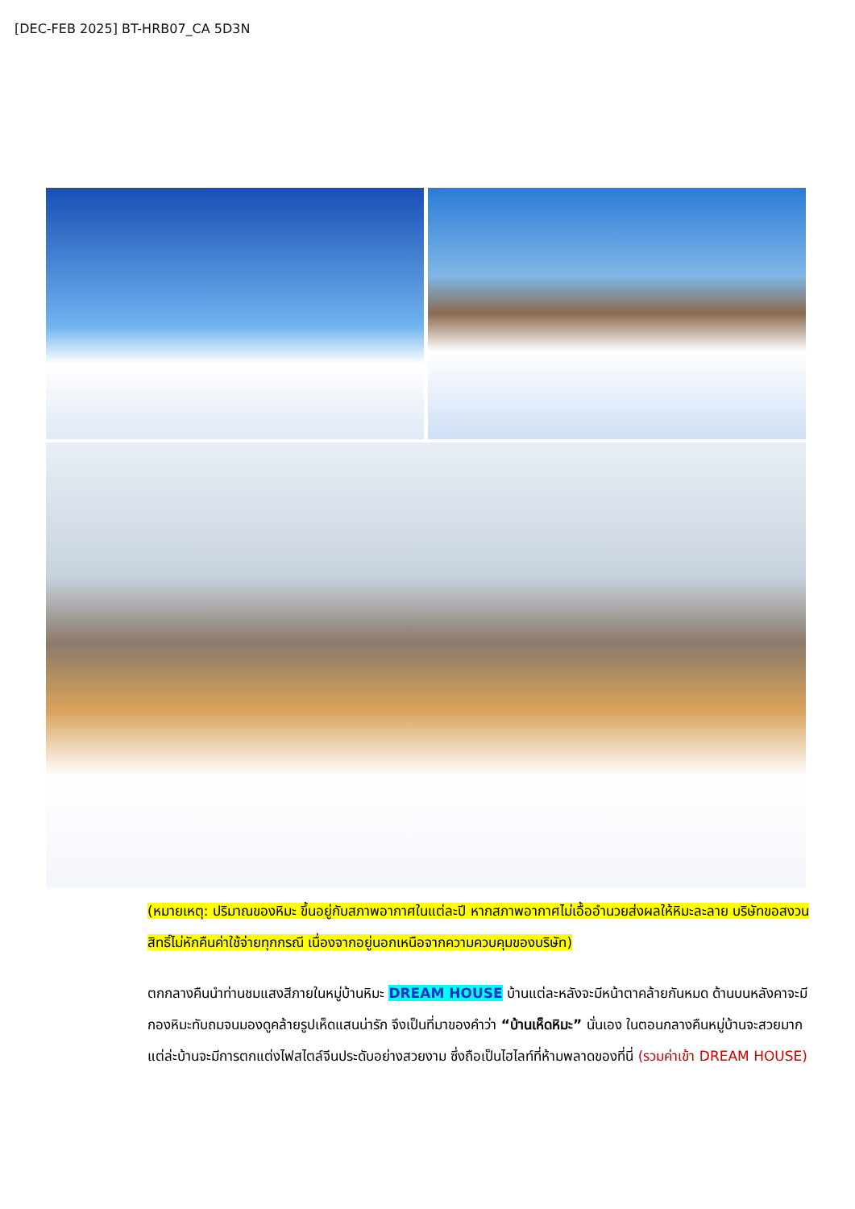[DEC-FEB 2025] BT-HRB07_CA 5D3N
(หมายเหตุ: ปริมาณของหิมะ ขึ้นอยู่กับสภาพอากาศในแต่ละปี หากสภาพอากาศไม่เอื้ออำนวยส่งผลให้หิมะละลาย บริษัทขอสงวนสิทธิ์ไม่หักคืนค่าใช้จ่ายทุกกรณี เนื่องจากอยู่นอกเหนือจากความควบคุมของบริษัท)
ตกกลางคืนนำท่านชมแสงสีภายในหมู่บ้านหิมะ DREAM HOUSE บ้านแต่ละหลังจะมีหน้าตาคล้ายกันหมด ด้านบนหลังคาจะมีกองหิมะทับถมจนมองดูคล้ายรูปเห็ดแสนน่ารัก จึงเป็นที่มาของคำว่า “บ้านเห็ดหิมะ” นั่นเอง ในตอนกลางคืนหมู่บ้านจะสวยมาก แต่ล่ะบ้านจะมีการตกแต่งไฟสไตล์จีนประดับอย่างสวยงาม ซึ่งถือเป็นไฮไลท์ที่ห้ามพลาดของที่นี่ (รวมค่าเข้า DREAM HOUSE)